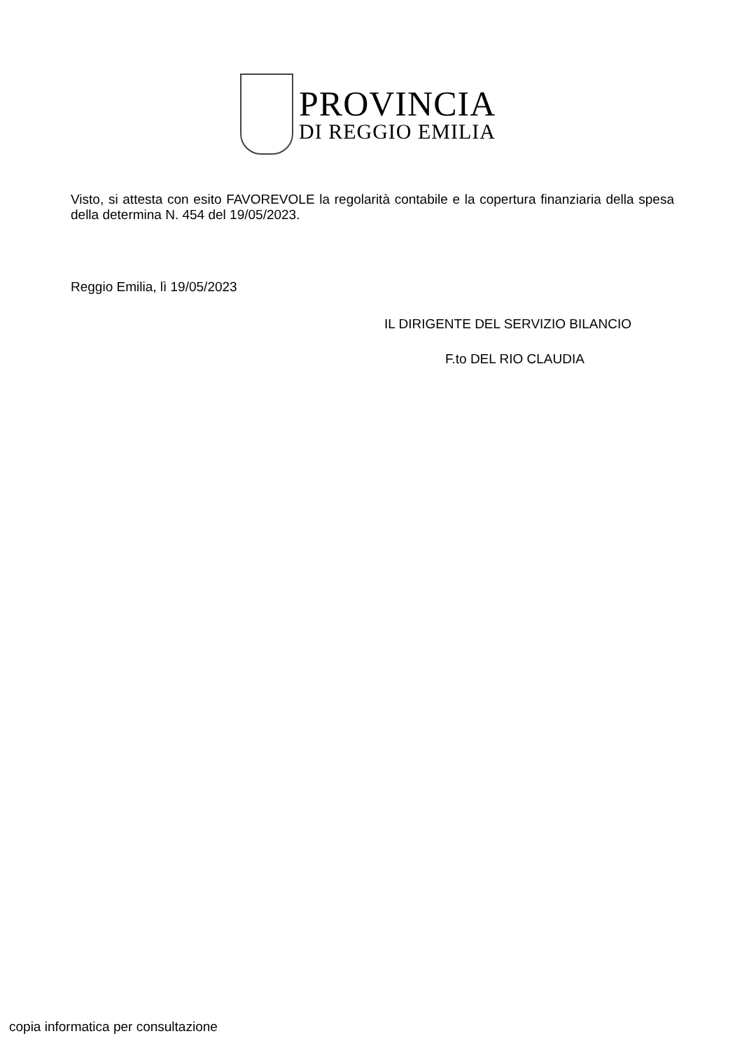PROVINCIA
DI REGGIO EMILIA
Visto, si attesta con esito FAVOREVOLE la regolarità contabile e la copertura finanziaria della spesa della determina N. 454 del 19/05/2023.
Reggio Emilia, lì 19/05/2023
IL DIRIGENTE DEL SERVIZIO BILANCIO
F.to DEL RIO CLAUDIA
copia informatica per consultazione